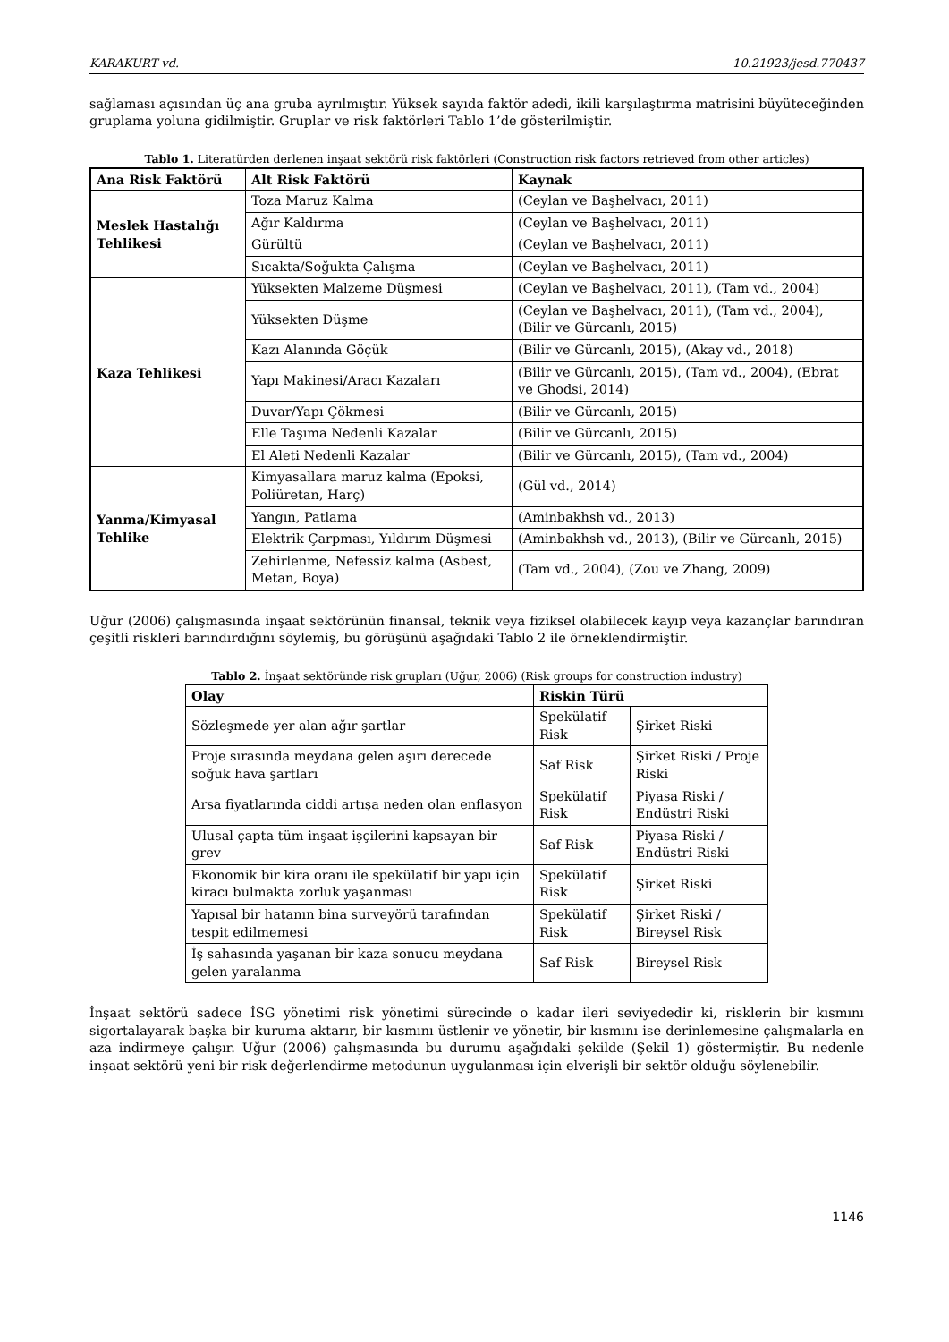KARAKURT vd. 10.21923/jesd.770437
sağlaması açısından üç ana gruba ayrılmıştır. Yüksek sayıda faktör adedi, ikili karşılaştırma matrisini büyüteceğinden gruplama yoluna gidilmiştir. Gruplar ve risk faktörleri Tablo 1’de gösterilmiştir.
Tablo 1. Literatürden derlenen inşaat sektörü risk faktörleri (Construction risk factors retrieved from other articles)
| Ana Risk Faktörü | Alt Risk Faktörü | Kaynak |
| --- | --- | --- |
| Meslek Hastalığı Tehlikesi | Toza Maruz Kalma | (Ceylan ve Başhelvacı, 2011) |
| | Ağır Kaldırma | (Ceylan ve Başhelvacı, 2011) |
| | Gürültü | (Ceylan ve Başhelvacı, 2011) |
| | Sıcakta/Soğukta Çalışma | (Ceylan ve Başhelvacı, 2011) |
| Kaza Tehlikesi | Yüksekten Malzeme Düşmesi | (Ceylan ve Başhelvacı, 2011), (Tam vd., 2004) |
| | Yüksekten Düşme | (Ceylan ve Başhelvacı, 2011), (Tam vd., 2004), (Bilir ve Gürcanlı, 2015) |
| | Kazı Alanında Göçük | (Bilir ve Gürcanlı, 2015), (Akay vd., 2018) |
| | Yapı Makinesi/Aracı Kazaları | (Bilir ve Gürcanlı, 2015), (Tam vd., 2004), (Ebrat ve Ghodsi, 2014) |
| | Duvar/Yapı Çökmesi | (Bilir ve Gürcanlı, 2015) |
| | Elle Taşıma Nedenli Kazalar | (Bilir ve Gürcanlı, 2015) |
| | El Aleti Nedenli Kazalar | (Bilir ve Gürcanlı, 2015), (Tam vd., 2004) |
| Yanma/Kimyasal Tehlike | Kimyasallara maruz kalma (Epoksi, Poliüretan, Harç) | (Gül vd., 2014) |
| | Yangın, Patlama | (Aminbakhsh vd., 2013) |
| | Elektrik Çarpması, Yıldırım Düşmesi | (Aminbakhsh vd., 2013), (Bilir ve Gürcanlı, 2015) |
| | Zehirlenme, Nefessiz kalma (Asbest, Metan, Boya) | (Tam vd., 2004), (Zou ve Zhang, 2009) |
Uğur (2006) çalışmasında inşaat sektörünün finansal, teknik veya fiziksel olabilecek kayıp veya kazançlar barındıran çeşitli riskleri barındırdığını söylemiş, bu görüşünü aşağıdaki Tablo 2 ile örneklendirmiştir.
Tablo 2. İnşaat sektöründe risk grupları (Uğur, 2006) (Risk groups for construction industry)
| Olay | Riskin Türü | |
| --- | --- | --- |
| Sözleşmede yer alan ağır şartlar | Spekülatif Risk | Şirket Riski |
| Proje sırasında meydana gelen aşırı derecede soğuk hava şartları | Saf Risk | Şirket Riski / Proje Riski |
| Arsa fiyatlarında ciddi artışa neden olan enflasyon | Spekülatif Risk | Piyasa Riski / Endüstri Riski |
| Ulusal çapta tüm inşaat işçilerini kapsayan bir grev | Saf Risk | Piyasa Riski / Endüstri Riski |
| Ekonomik bir kira oranı ile spekülatif bir yapı için kiracı bulmakta zorluk yaşanması | Spekülatif Risk | Şirket Riski |
| Yapısal bir hatanın bina surveyörü tarafından tespit edilmemesi | Spekülatif Risk | Şirket Riski / Bireysel Risk |
| İş sahasında yaşanan bir kaza sonucu meydana gelen yaralanma | Saf Risk | Bireysel Risk |
İnşaat sektörü sadece İSG yönetimi risk yönetimi sürecinde o kadar ileri seviyededir ki, risklerin bir kısmını sigortalayarak başka bir kuruma aktarır, bir kısmını üstlenir ve yönetir, bir kısmını ise derinlemesine çalışmalarla en aza indirmeye çalışır. Uğur (2006) çalışmasında bu durumu aşağıdaki şekilde (Şekil 1) göstermiştir. Bu nedenle inşaat sektörü yeni bir risk değerlendirme metodunun uygulanması için elverişli bir sektör olduğu söylenebilir.
1146